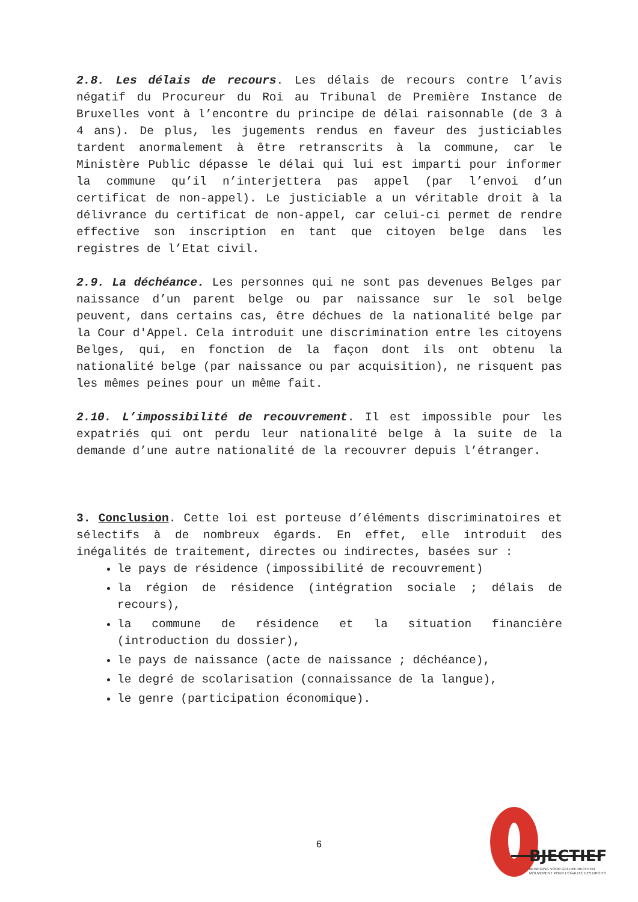2.8. Les délais de recours. Les délais de recours contre l’avis négatif du Procureur du Roi au Tribunal de Première Instance de Bruxelles vont à l’encontre du principe de délai raisonnable (de 3 à 4 ans). De plus, les jugements rendus en faveur des justiciables tardent anormalement à être retranscrits à la commune, car le Ministère Public dépasse le délai qui lui est imparti pour informer la commune qu’il n’interjettera pas appel (par l’envoi d’un certificat de non-appel). Le justiciable a un véritable droit à la délivrance du certificat de non-appel, car celui-ci permet de rendre effective son inscription en tant que citoyen belge dans les registres de l’Etat civil.
2.9. La déchéance. Les personnes qui ne sont pas devenues Belges par naissance d’un parent belge ou par naissance sur le sol belge peuvent, dans certains cas, être déchues de la nationalité belge par la Cour d'Appel. Cela introduit une discrimination entre les citoyens Belges, qui, en fonction de la façon dont ils ont obtenu la nationalité belge (par naissance ou par acquisition), ne risquent pas les mêmes peines pour un même fait.
2.10. L’impossibilité de recouvrement. Il est impossible pour les expatriés qui ont perdu leur nationalité belge à la suite de la demande d’une autre nationalité de la recouvrer depuis l’étranger.
3. Conclusion. Cette loi est porteuse d’éléments discriminatoires et sélectifs à de nombreux égards. En effet, elle introduit des inégalités de traitement, directes ou indirectes, basées sur :
le pays de résidence (impossibilité de recouvrement)
la région de résidence (intégration sociale ; délais de recours),
la commune de résidence et la situation financière (introduction du dossier),
le pays de naissance (acte de naissance ; déchéance),
le degré de scolarisation (connaissance de la langue),
le genre (participation économique).
6
BJECTIEF
BEWEGING VOOR GELIJKE RECHTEN
MOUVEMENT POUR L'ÉGALITÉ DES DROITS